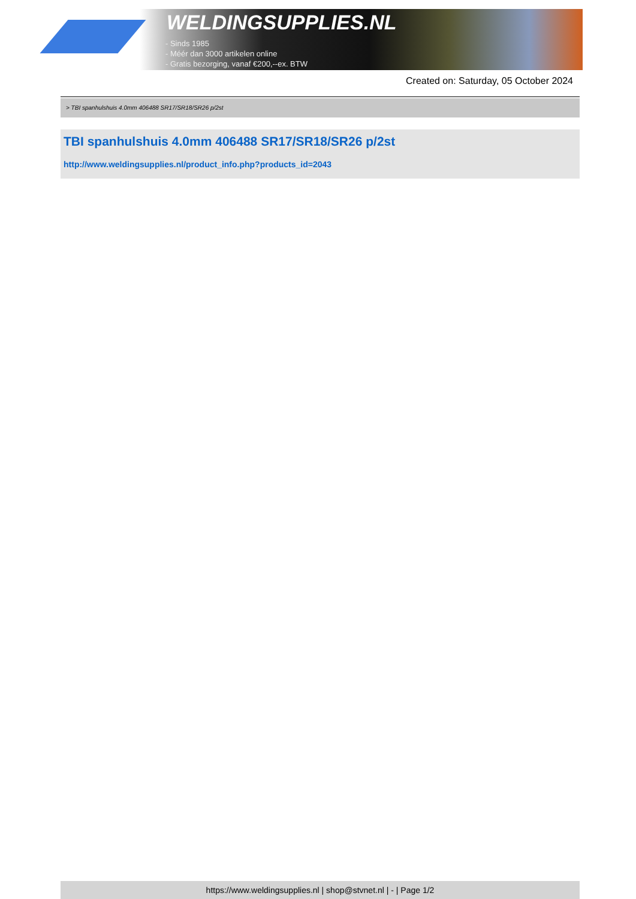WELDINGSUPPLIES.NL
- Sinds 1985
- Méér dan 3000 artikelen online
- Gratis bezorging, vanaf €200,--ex. BTW
Created on: Saturday, 05 October 2024
> TBI spanhulshuis 4.0mm 406488 SR17/SR18/SR26 p/2st
TBI spanhulshuis 4.0mm 406488 SR17/SR18/SR26 p/2st
http://www.weldingsupplies.nl/product_info.php?products_id=2043
https://www.weldingsupplies.nl | shop@stvnet.nl | - | Page 1/2